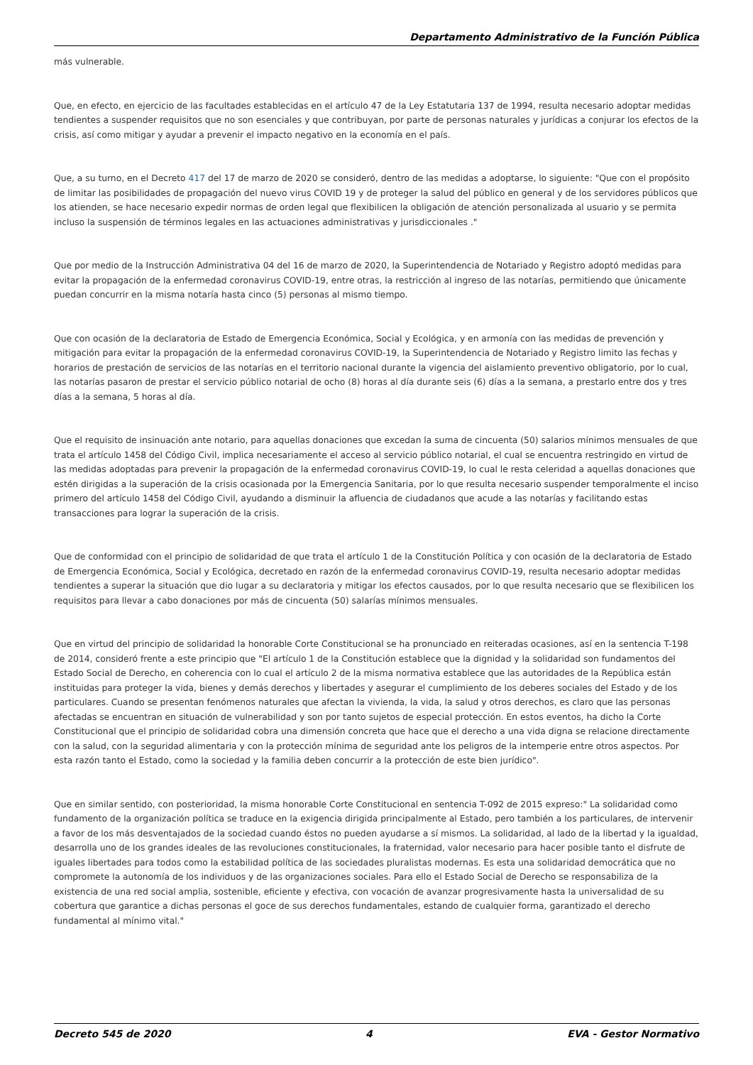Departamento Administrativo de la Función Pública
más vulnerable.
Que, en efecto, en ejercicio de las facultades establecidas en el artículo 47 de la Ley Estatutaria 137 de 1994, resulta necesario adoptar medidas tendientes a suspender requisitos que no son esenciales y que contribuyan, por parte de personas naturales y jurídicas a conjurar los efectos de la crisis, así como mitigar y ayudar a prevenir el impacto negativo en la economía en el país.
Que, a su turno, en el Decreto 417 del 17 de marzo de 2020 se consideró, dentro de las medidas a adoptarse, lo siguiente: "Que con el propósito de limitar las posibilidades de propagación del nuevo virus COVID 19 y de proteger la salud del público en general y de los servidores públicos que los atienden, se hace necesario expedir normas de orden legal que flexibilicen la obligación de atención personalizada al usuario y se permita incluso la suspensión de términos legales en las actuaciones administrativas y jurisdiccionales ."
Que por medio de la Instrucción Administrativa 04 del 16 de marzo de 2020, la Superintendencia de Notariado y Registro adoptó medidas para evitar la propagación de la enfermedad coronavirus COVID-19, entre otras, la restricción al ingreso de las notarías, permitiendo que únicamente puedan concurrir en la misma notaría hasta cinco (5) personas al mismo tiempo.
Que con ocasión de la declaratoria de Estado de Emergencia Económica, Social y Ecológica, y en armonía con las medidas de prevención y mitigación para evitar la propagación de la enfermedad coronavirus COVID-19, la Superintendencia de Notariado y Registro limito las fechas y horarios de prestación de servicios de las notarías en el territorio nacional durante la vigencia del aislamiento preventivo obligatorio, por lo cual, las notarías pasaron de prestar el servicio público notarial de ocho (8) horas al día durante seis (6) días a la semana, a prestarlo entre dos y tres días a la semana, 5 horas al día.
Que el requisito de insinuación ante notario, para aquellas donaciones que excedan la suma de cincuenta (50) salarios mínimos mensuales de que trata el artículo 1458 del Código Civil, implica necesariamente el acceso al servicio público notarial, el cual se encuentra restringido en virtud de las medidas adoptadas para prevenir la propagación de la enfermedad coronavirus COVID-19, lo cual le resta celeridad a aquellas donaciones que estén dirigidas a la superación de la crisis ocasionada por la Emergencia Sanitaria, por lo que resulta necesario suspender temporalmente el inciso primero del artículo 1458 del Código Civil, ayudando a disminuir la afluencia de ciudadanos que acude a las notarías y facilitando estas transacciones para lograr la superación de la crisis.
Que de conformidad con el principio de solidaridad de que trata el artículo 1 de la Constitución Política y con ocasión de la declaratoria de Estado de Emergencia Económica, Social y Ecológica, decretado en razón de la enfermedad coronavirus COVID-19, resulta necesario adoptar medidas tendientes a superar la situación que dio lugar a su declaratoria y mitigar los efectos causados, por lo que resulta necesario que se flexibilicen los requisitos para llevar a cabo donaciones por más de cincuenta (50) salarías mínimos mensuales.
Que en virtud del principio de solidaridad la honorable Corte Constitucional se ha pronunciado en reiteradas ocasiones, así en la sentencia T-198 de 2014, consideró frente a este principio que "El artículo 1 de la Constitución establece que la dignidad y la solidaridad son fundamentos del Estado Social de Derecho, en coherencia con lo cual el artículo 2 de la misma normativa establece que las autoridades de la República están instituidas para proteger la vida, bienes y demás derechos y libertades y asegurar el cumplimiento de los deberes sociales del Estado y de los particulares. Cuando se presentan fenómenos naturales que afectan la vivienda, la vida, la salud y otros derechos, es claro que las personas afectadas se encuentran en situación de vulnerabilidad y son por tanto sujetos de especial protección. En estos eventos, ha dicho la Corte Constitucional que el principio de solidaridad cobra una dimensión concreta que hace que el derecho a una vida digna se relacione directamente con la salud, con la seguridad alimentaria y con la protección mínima de seguridad ante los peligros de la intemperie entre otros aspectos. Por esta razón tanto el Estado, como la sociedad y la familia deben concurrir a la protección de este bien jurídico".
Que en similar sentido, con posterioridad, la misma honorable Corte Constitucional en sentencia T-092 de 2015 expreso:" La solidaridad como fundamento de la organización política se traduce en la exigencia dirigida principalmente al Estado, pero también a los particulares, de intervenir a favor de los más desventajados de la sociedad cuando éstos no pueden ayudarse a sí mismos. La solidaridad, al lado de la libertad y la igualdad, desarrolla uno de los grandes ideales de las revoluciones constitucionales, la fraternidad, valor necesario para hacer posible tanto el disfrute de iguales libertades para todos como la estabilidad política de las sociedades pluralistas modernas. Es esta una solidaridad democrática que no compromete la autonomía de los individuos y de las organizaciones sociales. Para ello el Estado Social de Derecho se responsabiliza de la existencia de una red social amplia, sostenible, eficiente y efectiva, con vocación de avanzar progresivamente hasta la universalidad de su cobertura que garantice a dichas personas el goce de sus derechos fundamentales, estando de cualquier forma, garantizado el derecho fundamental al mínimo vital."
Decreto 545 de 2020 4 EVA - Gestor Normativo